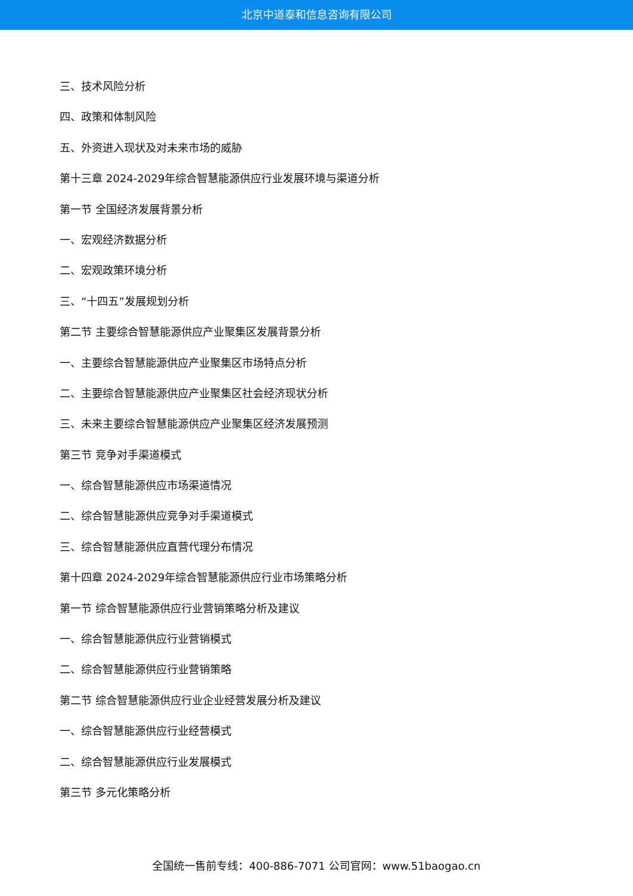北京中道泰和信息咨询有限公司
三、技术风险分析
四、政策和体制风险
五、外资进入现状及对未来市场的威胁
第十三章 2024-2029年综合智慧能源供应行业发展环境与渠道分析
第一节 全国经济发展背景分析
一、宏观经济数据分析
二、宏观政策环境分析
三、“十四五”发展规划分析
第二节 主要综合智慧能源供应产业聚集区发展背景分析
一、主要综合智慧能源供应产业聚集区市场特点分析
二、主要综合智慧能源供应产业聚集区社会经济现状分析
三、未来主要综合智慧能源供应产业聚集区经济发展预测
第三节 竞争对手渠道模式
一、综合智慧能源供应市场渠道情况
二、综合智慧能源供应竞争对手渠道模式
三、综合智慧能源供应直营代理分布情况
第十四章 2024-2029年综合智慧能源供应行业市场策略分析
第一节 综合智慧能源供应行业营销策略分析及建议
一、综合智慧能源供应行业营销模式
二、综合智慧能源供应行业营销策略
第二节 综合智慧能源供应行业企业经营发展分析及建议
一、综合智慧能源供应行业经营模式
二、综合智慧能源供应行业发展模式
第三节 多元化策略分析
全国统一售前专线：400-886-7071 公司官网：www.51baogao.cn